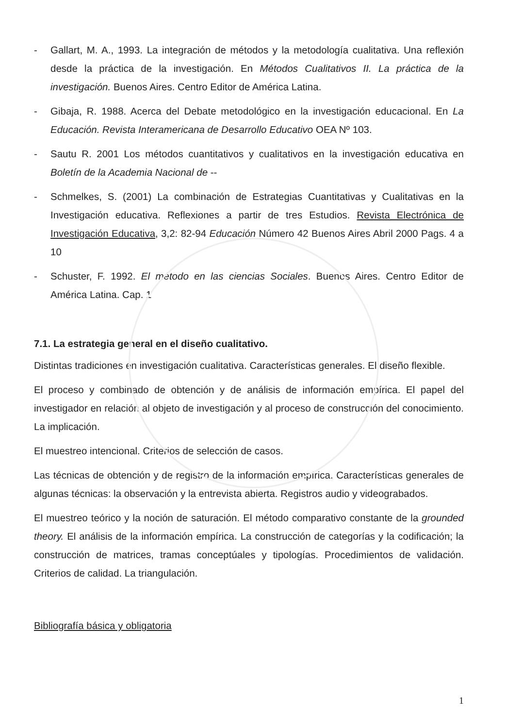- Gallart, M. A., 1993. La integración de métodos y la metodología cualitativa. Una reflexión desde la práctica de la investigación. En Métodos Cualitativos II. La práctica de la investigación. Buenos Aires. Centro Editor de América Latina.
- Gibaja, R. 1988. Acerca del Debate metodológico en la investigación educacional. En La Educación. Revista Interamericana de Desarrollo Educativo OEA Nº 103.
- Sautu R. 2001 Los métodos cuantitativos y cualitativos en la investigación educativa en Boletín de la Academia Nacional de --
- Schmelkes, S. (2001) La combinación de Estrategias Cuantitativas y Cualitativas en la Investigación educativa. Reflexiones a partir de tres Estudios. Revista Electrónica de Investigación Educativa, 3,2: 82-94 Educación Número 42 Buenos Aires Abril 2000 Pags. 4 a 10
- Schuster, F. 1992. El método en las ciencias Sociales. Buenos Aires. Centro Editor de América Latina. Cap. 1
7.1. La estrategia general en el diseño cualitativo.
Distintas tradiciones en investigación cualitativa. Características generales. El diseño flexible.
El proceso y combinado de obtención y de análisis de información empírica. El papel del investigador en relación al objeto de investigación y al proceso de construcción del conocimiento. La implicación.
El muestreo intencional. Criterios de selección de casos.
Las técnicas de obtención y de registro de la información empírica. Características generales de algunas técnicas: la observación y la entrevista abierta. Registros audio y videograbados.
El muestreo teórico y la noción de saturación. El método comparativo constante de la grounded theory. El análisis de la información empírica. La construcción de categorías y la codificación; la construcción de matrices, tramas conceptúales y tipologías. Procedimientos de validación. Criterios de calidad. La triangulación.
Bibliografía básica y obligatoria
1